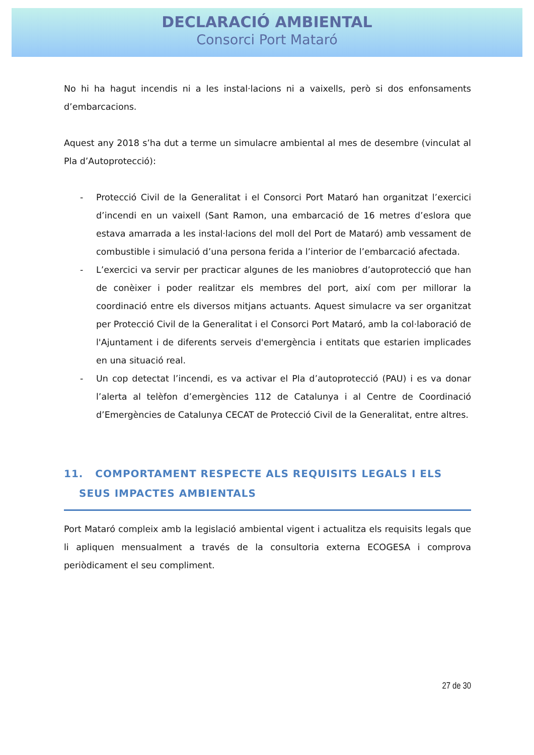DECLARACIÓ AMBIENTAL
Consorci Port Mataró
No hi ha hagut incendis ni a les instal·lacions ni a vaixells, però si dos enfonsaments d’embarcacions.
Aquest any 2018 s’ha dut a terme un simulacre ambiental al mes de desembre (vinculat al Pla d’Autoprotecció):
- Protecció Civil de la Generalitat i el Consorci Port Mataró han organitzat l’exercici d’incendi en un vaixell (Sant Ramon, una embarcació de 16 metres d’eslora que estava amarrada a les instal·lacions del moll del Port de Mataró) amb vessament de combustible i simulació d’una persona ferida a l’interior de l’embarcació afectada.
- L’exercici va servir per practicar algunes de les maniobres d’autoprotecció que han de conèixer i poder realitzar els membres del port, així com per millorar la coordinació entre els diversos mitjans actuants. Aquest simulacre va ser organitzat per Protecció Civil de la Generalitat i el Consorci Port Mataró, amb la col·laboració de l'Ajuntament i de diferents serveis d'emergència i entitats que estarien implicades en una situació real.
- Un cop detectat l’incendi, es va activar el Pla d’autoprotecció (PAU) i es va donar l’alerta al telèfon d’emergències 112 de Catalunya i al Centre de Coordinació d’Emergències de Catalunya CECAT de Protecció Civil de la Generalitat, entre altres.
11. COMPORTAMENT RESPECTE ALS REQUISITS LEGALS I ELS
SEUS IMPACTES AMBIENTALS
Port Mataró compleix amb la legislació ambiental vigent i actualitza els requisits legals que li apliquen mensualment a través de la consultoria externa ECOGESA i comprova periòdicament el seu compliment.
27 de 30